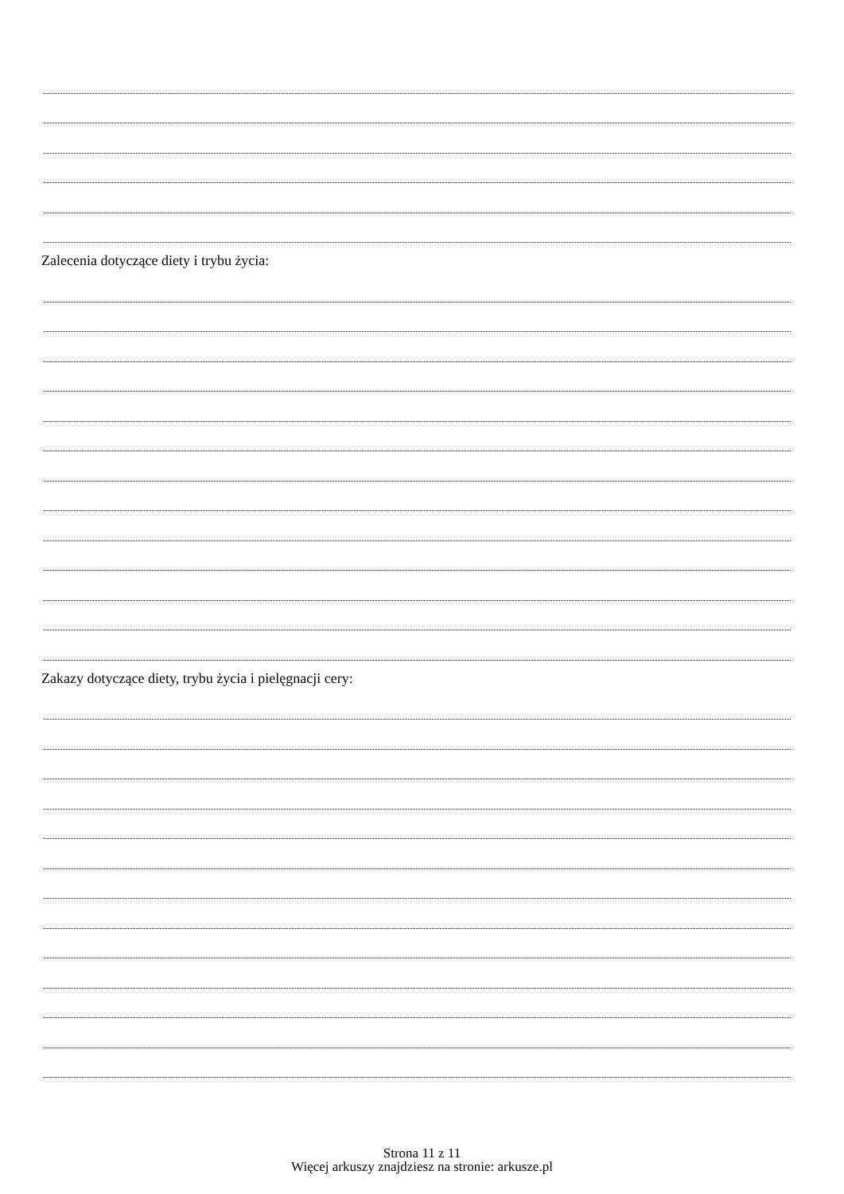Zalecenia dotyczące diety i trybu życia:
Zakazy dotyczące diety, trybu życia i pielęgnacji cery:
Strona 11 z 11
Więcej arkuszy znajdziesz na stronie: arkusze.pl